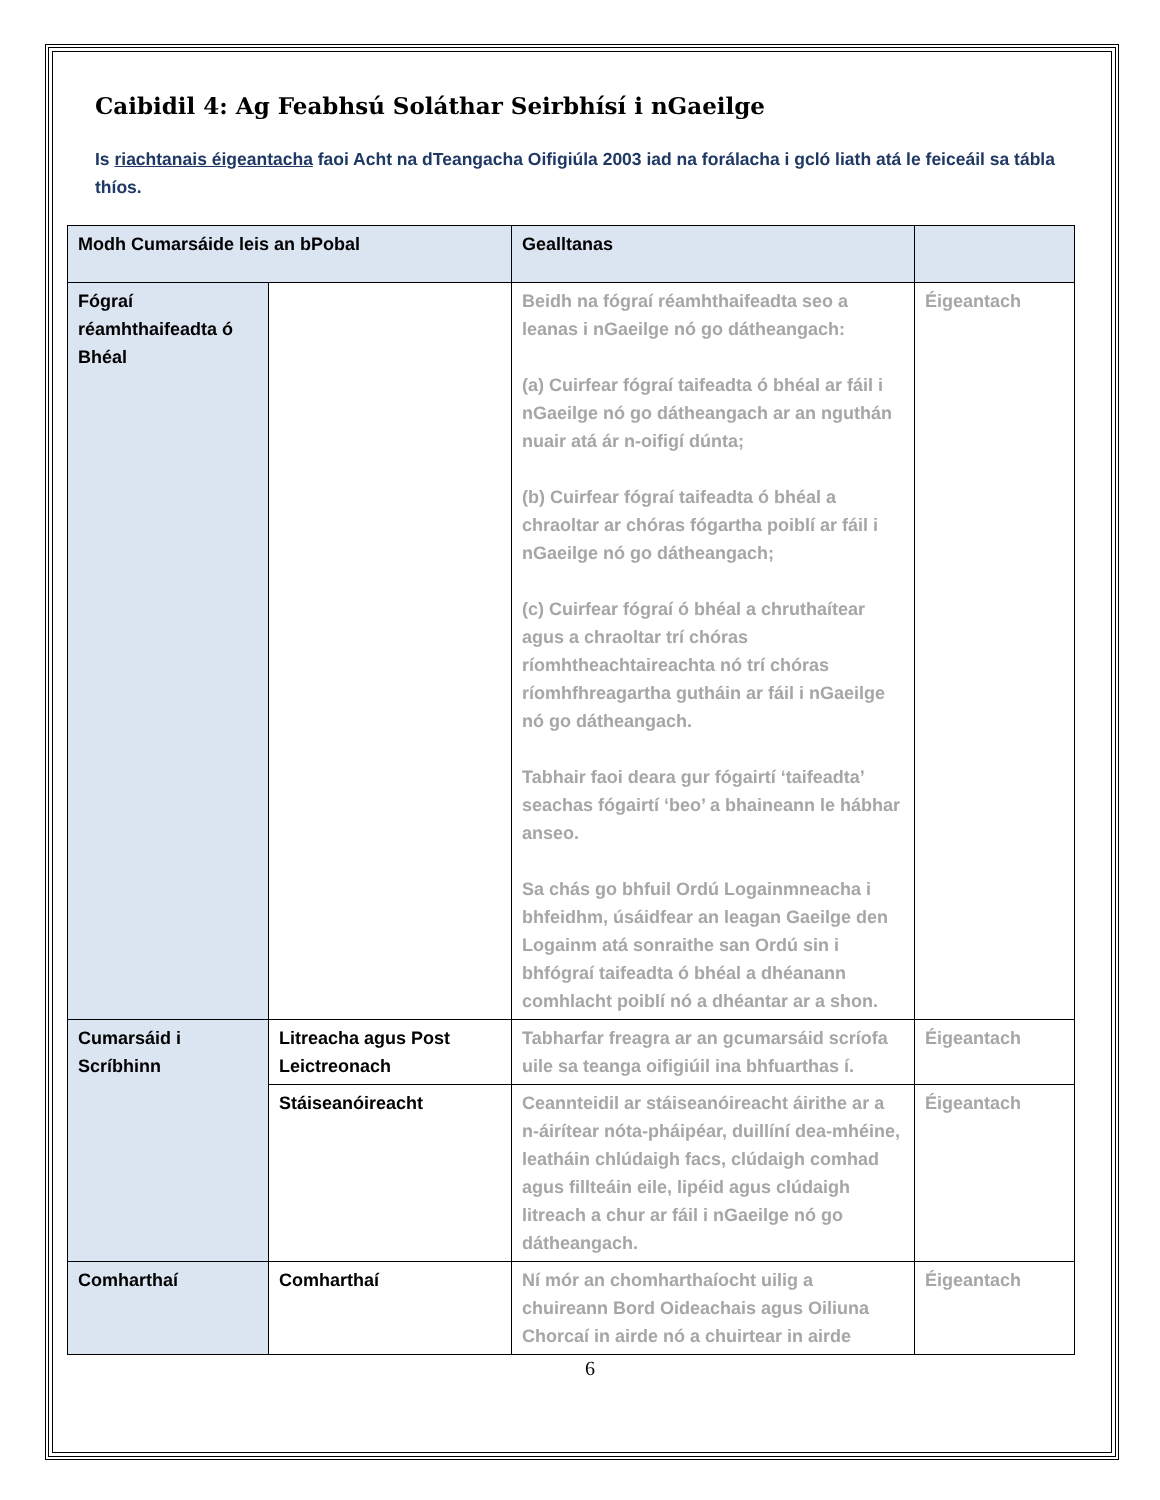Caibidil 4: Ag Feabhsú Soláthar Seirbhísí i nGaeilge
Is riachtanais éigeantacha faoi Acht na dTeangacha Oifigiúla 2003 iad na forálacha i gcló liath atá le feiceáil sa tábla thíos.
| Modh Cumarsáide leis an bPobal | | Gealltanas | |
| --- | --- | --- | --- |
| Fógraí réamhthaifeadta ó Bhéal | | Beidh na fógraí réamhthaifeadta seo a leanas i nGaeilge nó go dátheangach: (a) Cuirfear fógraí taifeadta ó bhéal ar fáil i nGaeilge nó go dátheangach ar an nguthán nuair atá ár n-oifigí dúnta; (b) Cuirfear fógraí taifeadta ó bhéal a chraoltar ar chóras fógartha poiblí ar fáil i nGaeilge nó go dátheangach; (c) Cuirfear fógraí ó bhéal a chruthaítear agus a chraoltar trí chóras ríomhtheachtaireachta nó trí chóras ríomhfhreagartha gutháin ar fáil i nGaeilge nó go dátheangach. Tabhair faoi deara gur fógairtí ‘taifeadta’ seachas fógairtí ‘beo’ a bhaineann le hábhar anseo. Sa chás go bhfuil Ordú Logainmneacha i bhfeidhm, úsáidfear an leagan Gaeilge den Logainm atá sonraithe san Ordú sin i bhfógraí taifeadta ó bhéal a dhéanann comhlacht poiblí nó a dhéantar ar a shon. | Éigeantach |
| Cumarsáid i Scríbhinn | Litreacha agus Post Leictreonach | Tabharfar freagra ar an gcumarsáid scríofa uile sa teanga oifigiúil ina bhfuarthas í. | Éigeantach |
| | Stáiseanóireacht | Ceannteidil ar stáiseanóireacht áirithe ar a n-áirítear nóta-pháipéar, duillíní dea-mhéine, leatháin chlúdaigh facs, clúdaigh comhad agus fillteáin eile, lipéid agus clúdaigh litreach a chur ar fáil i nGaeilge nó go dátheangach. | Éigeantach |
| Comharthaí | Comharthaí | Ní mór an chomharthaíocht uilig a chuireann Bord Oideachais agus Oiliuna Chorcaí in airde nó a chuirtear in airde | Éigeantach |
6